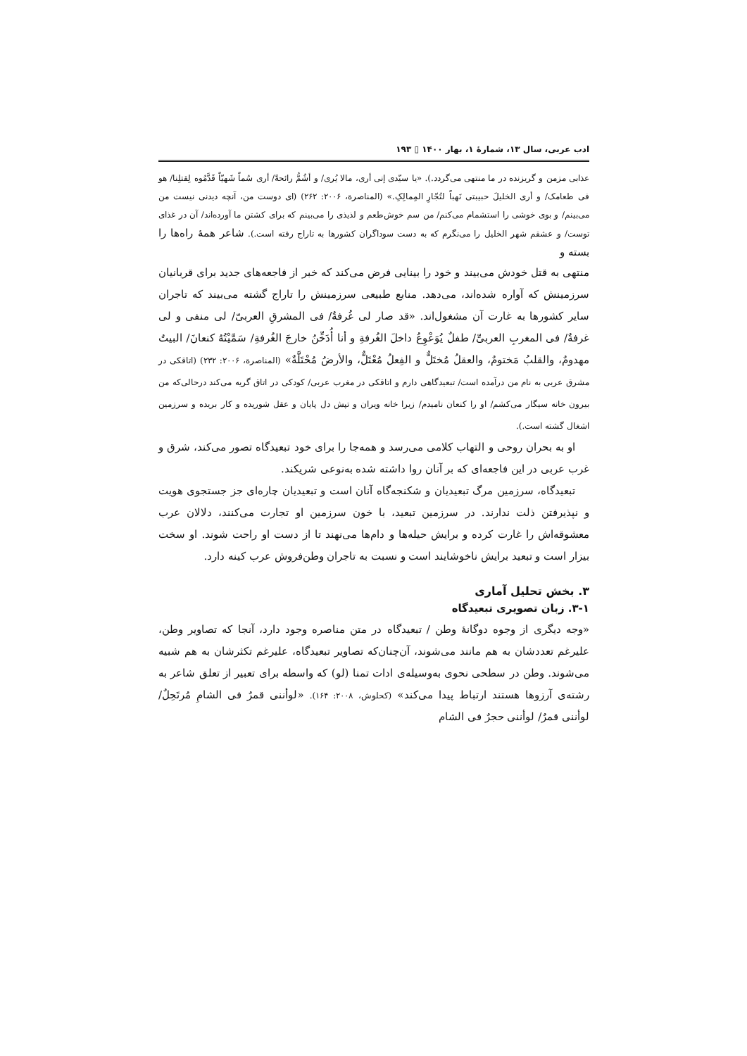ادب عربی، سال ۱۳، شمارهٔ ۱، بهار ۱۴۰۰ ▯ ۱۹۳
عذابی مزمن و گریزنده در ما منتهی می‌گردد.). «یا سیّدی إنی أری، مالا یُری/ و أشُمُّ رائحةً/ أری سُماً شَهیّاً قَدَّمُوه لِقتلِنا/ هو فی طعامک/ و أری الخلیلَ حبیبتی نَهباً لتُجّارِ المِمالِکِ.» (المناصرة، ۲۰۰۶: ۲۶۲) (ای دوست من، آنچه دیدنی نیست من می‌بینم/ و بوی خوشی را استشمام می‌کنم/ من سم خوش‌طعم و لذیذی را می‌بینم که برای کشتن ما آورده‌اند/ آن در غذای توست/ و عشقم شهر الخلیل را می‌نگرم که به دست سوداگران کشورها به تاراج رفته است.). شاعر همهٔ راه‌ها را بسته و
منتهی به قتل خودش می‌بیند و خود را بینایی فرض می‌کند که خبر از فاجعه‌های جدید برای قربانیان سرزمینش که آواره شده‌اند، می‌دهد. منابع طبیعی سرزمینش را تاراج گشته می‌بیند که تاجران سایر کشورها به غارت آن مشغول‌اند. «قد صار لی غُرفةٌ/ فی المشرقِ العربیّ/ لی منفی و لی غرفةٌ/ فی المغربِ العربیِّ/ طفلٌ یُوَعْوِعُ داخلَ الغُرفةِ و أنا أُدَخِّنُ خارجَ الغُرفةِ/ سَمَّیْتُهُ کنعانَ/ البیتُ مهدومٌ، والقلبُ مَختومٌ، والعقلُ مُختَلٌّ و الفِعلُ مُعْتَلٌّ، والأرضُ مُحْتَلَّةٌ» (المناصرة، ۲۰۰۶: ۲۳۲) (اتاقکی در مشرق عربی به نام من درآمده است/ تبعیدگاهی دارم و اتاقکی در مغرب عربی/ کودکی در اتاق گریه می‌کند درحالی‌که من بیرون خانه سیگار می‌کشم/ او را کنعان نامیدم/ زیرا خانه ویران و تپش دل پایان و عقل شوریده و کار بریده و سرزمین اشغال گشته است.).
او به بحران روحی و التهاب کلامی می‌رسد و همه‌جا را برای خود تبعیدگاه تصور می‌کند، شرق و غرب عربی در این فاجعه‌ای که بر آنان روا داشته شده به‌نوعی شریکند.
تبعیدگاه، سرزمین مرگ تبعیدیان و شکنجه‌گاه آنان است و تبعیدیان چاره‌ای جز جستجوی هویت و نپذیرفتن ذلت ندارند. در سرزمین تبعید، با خون سرزمین او تجارت می‌کنند، دلالان عرب معشوقه‌اش را غارت کرده و برایش حیله‌ها و دام‌ها می‌نهند تا از دست او راحت شوند. او سخت بیزار است و تبعید برایش ناخوشایند است و نسبت به تاجران وطن‌فروش عرب کینه دارد.
۳. بخش تحلیل آماری
۳-۱. زبان تصویری تبعیدگاه
«وجه دیگری از وجوه دوگانهٔ وطن / تبعیدگاه در متن مناصره وجود دارد، آنجا که تصاویر وطن، علیرغم تعددشان به هم مانند می‌شوند، آن‌چنان‌که تصاویر تبعیدگاه، علیرغم تکثرشان به هم شبیه می‌شوند. وطن در سطحی نحوی به‌وسیله‌ی ادات تمنا (لو) که واسطه برای تعبیر از تعلق شاعر به رشته‌ی آرزوها هستند ارتباط پیدا می‌کند» (کحلوش، ۲۰۰۸: ۱۶۴). «لوأننی قمرٌ فی الشامِ مُرتَحِلٌ/ لوأننی قمرٌ/ لوأننی حجرٌ فی الشام